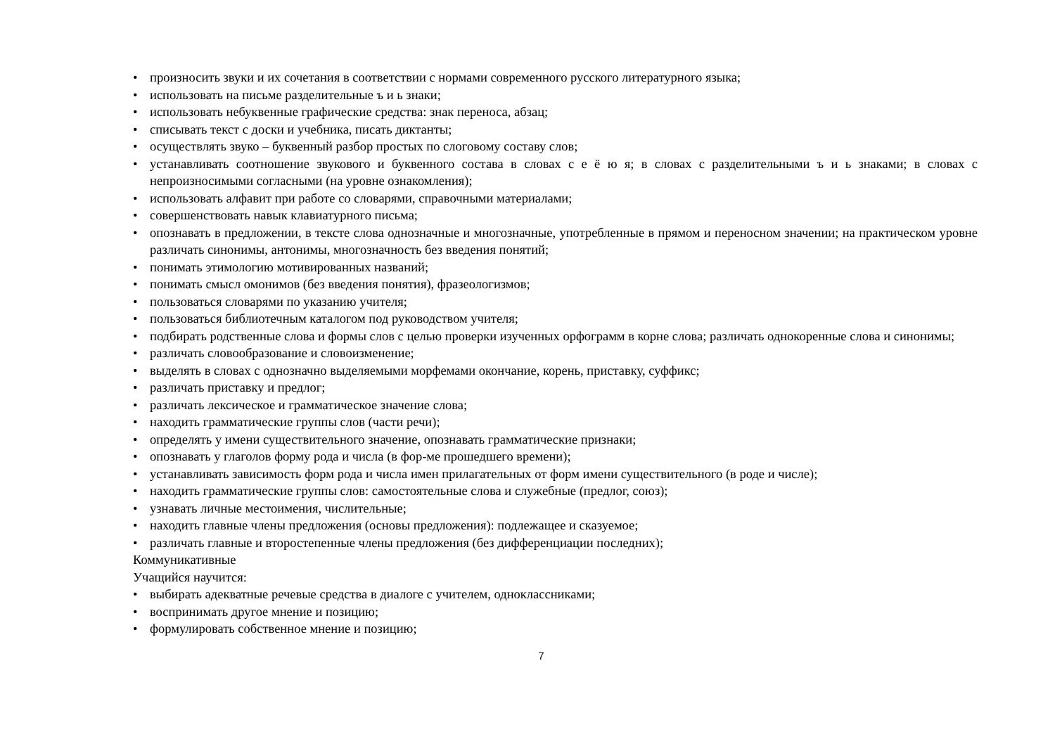• произносить звуки и их сочетания в соответствии с нормами современного русского литературного языка;
• использовать на письме разделительные ъ и ь знаки;
• использовать небуквенные графические средства: знак переноса, абзац;
• списывать текст с доски и учебника, писать диктанты;
• осуществлять звуко – буквенный разбор простых по слоговому составу слов;
• устанавливать соотношение звукового и буквенного состава в словах с е ё ю я; в словах с разделительными ъ и ь знаками; в словах с непроизносимыми согласными (на уровне ознакомления);
• использовать алфавит при работе со словарями, справочными материалами;
• совершенствовать навык клавиатурного письма;
• опознавать в предложении, в тексте слова однозначные и многозначные, употребленные в прямом и переносном значении; на практическом уровне различать синонимы, антонимы, многозначность без введения понятий;
• понимать этимологию мотивированных названий;
• понимать смысл омонимов (без введения понятия), фразеологизмов;
• пользоваться словарями по указанию учителя;
• пользоваться библиотечным каталогом под руководством учителя;
• подбирать родственные слова и формы слов с целью проверки изученных орфограмм в корне слова; различать однокоренные слова и синонимы;
• различать словообразование и словоизменение;
• выделять в словах с однозначно выделяемыми морфемами окончание, корень, приставку, суффикс;
• различать приставку и предлог;
• различать лексическое и грамматическое значение слова;
• находить грамматические группы слов (части речи);
• определять у имени существительного значение, опознавать грамматические признаки;
• опознавать у глаголов форму рода и числа (в фор-ме прошедшего времени);
• устанавливать зависимость форм рода и числа имен прилагательных от форм имени существительного (в роде и числе);
• находить грамматические группы слов: самостоятельные слова и служебные (предлог, союз);
• узнавать личные местоимения, числительные;
• находить главные члены предложения (основы предложения): подлежащее и сказуемое;
• различать главные и второстепенные члены предложения (без дифференциации последних);
Коммуникативные
Учащийся научится:
• выбирать адекватные речевые средства в диалоге с учителем, одноклассниками;
• воспринимать другое мнение и позицию;
• формулировать собственное мнение и позицию;
7